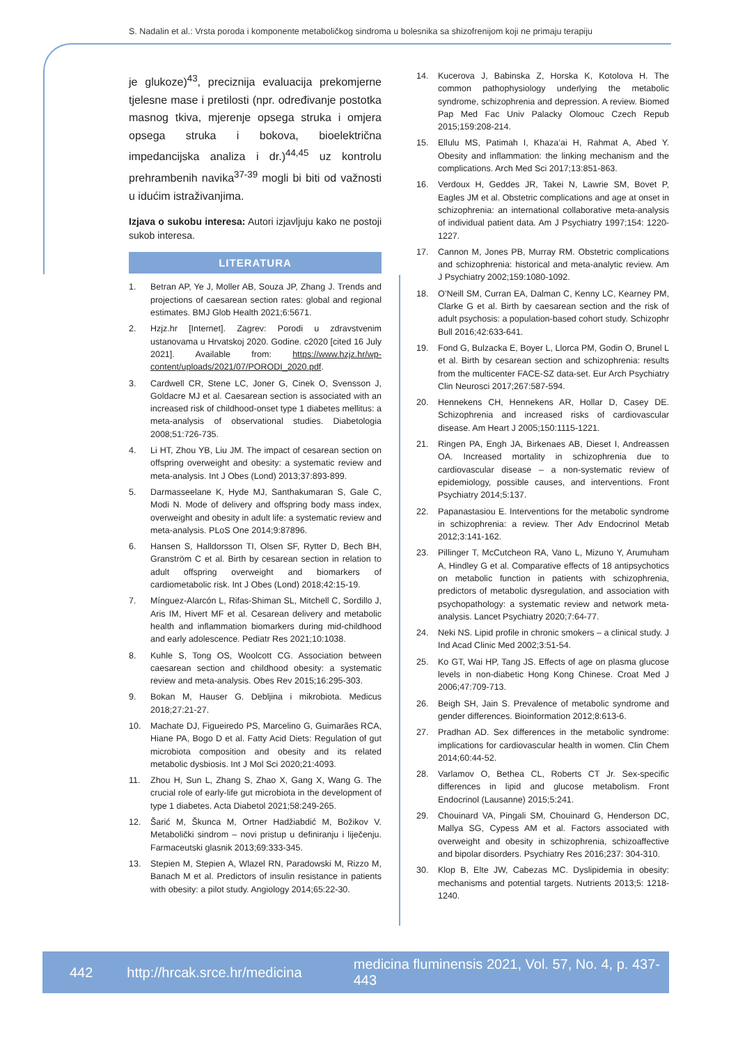S. Nadalin et al.: Vrsta poroda i komponente metaboličkog sindroma u bolesnika sa shizofrenijom koji ne primaju terapiju
je glukoze)<sup>43</sup>, preciznija evaluacija prekomjerne tjelesne mase i pretilosti (npr. određivanje postotka masnog tkiva, mjerenje opsega struka i omjera opsega struka i bokova, bioelektrična impedancijska analiza i dr.)<sup>44,45</sup> uz kontrolu prehrambenih navika<sup>37-39</sup> mogli bi biti od važnosti u idućim istraživanjima.
Izjava o sukobu interesa: Autori izjavljuju kako ne postoji sukob interesa.
LITERATURA
1. Betran AP, Ye J, Moller AB, Souza JP, Zhang J. Trends and projections of caesarean section rates: global and regional estimates. BMJ Glob Health 2021;6:5671.
2. Hzjz.hr [Internet]. Zagrev: Porodi u zdravstvenim ustanovama u Hrvatskoj 2020. Godine. c2020 [cited 16 July 2021]. Available from: https://www.hzjz.hr/wp-content/uploads/2021/07/PORODI_2020.pdf.
3. Cardwell CR, Stene LC, Joner G, Cinek O, Svensson J, Goldacre MJ et al. Caesarean section is associated with an increased risk of childhood-onset type 1 diabetes mellitus: a meta-analysis of observational studies. Diabetologia 2008;51:726-735.
4. Li HT, Zhou YB, Liu JM. The impact of cesarean section on offspring overweight and obesity: a systematic review and meta-analysis. Int J Obes (Lond) 2013;37:893-899.
5. Darmasseelane K, Hyde MJ, Santhakumaran S, Gale C, Modi N. Mode of delivery and offspring body mass index, overweight and obesity in adult life: a systematic review and meta-analysis. PLoS One 2014;9:87896.
6. Hansen S, Halldorsson TI, Olsen SF, Rytter D, Bech BH, Granström C et al. Birth by cesarean section in relation to adult offspring overweight and biomarkers of cardiometabolic risk. Int J Obes (Lond) 2018;42:15-19.
7. Mínguez-Alarcón L, Rifas-Shiman SL, Mitchell C, Sordillo J, Aris IM, Hivert MF et al. Cesarean delivery and metabolic health and inflammation biomarkers during mid-childhood and early adolescence. Pediatr Res 2021;10:1038.
8. Kuhle S, Tong OS, Woolcott CG. Association between caesarean section and childhood obesity: a systematic review and meta-analysis. Obes Rev 2015;16:295-303.
9. Bokan M, Hauser G. Debljina i mikrobiota. Medicus 2018;27:21-27.
10. Machate DJ, Figueiredo PS, Marcelino G, Guimarães RCA, Hiane PA, Bogo D et al. Fatty Acid Diets: Regulation of gut microbiota composition and obesity and its related metabolic dysbiosis. Int J Mol Sci 2020;21:4093.
11. Zhou H, Sun L, Zhang S, Zhao X, Gang X, Wang G. The crucial role of early-life gut microbiota in the development of type 1 diabetes. Acta Diabetol 2021;58:249-265.
12. Šarić M, Škunca M, Ortner Hadžiabdić M, Božikov V. Metabolički sindrom – novi pristup u definiranju i liječenju. Farmaceutski glasnik 2013;69:333-345.
13. Stepien M, Stepien A, Wlazel RN, Paradowski M, Rizzo M, Banach M et al. Predictors of insulin resistance in patients with obesity: a pilot study. Angiology 2014;65:22-30.
14. Kucerova J, Babinska Z, Horska K, Kotolova H. The common pathophysiology underlying the metabolic syndrome, schizophrenia and depression. A review. Biomed Pap Med Fac Univ Palacky Olomouc Czech Repub 2015;159:208-214.
15. Ellulu MS, Patimah I, Khaza’ai H, Rahmat A, Abed Y. Obesity and inflammation: the linking mechanism and the complications. Arch Med Sci 2017;13:851-863.
16. Verdoux H, Geddes JR, Takei N, Lawrie SM, Bovet P, Eagles JM et al. Obstetric complications and age at onset in schizophrenia: an international collaborative meta-analysis of individual patient data. Am J Psychiatry 1997;154: 1220-1227.
17. Cannon M, Jones PB, Murray RM. Obstetric complications and schizophrenia: historical and meta-analytic review. Am J Psychiatry 2002;159:1080-1092.
18. O’Neill SM, Curran EA, Dalman C, Kenny LC, Kearney PM, Clarke G et al. Birth by caesarean section and the risk of adult psychosis: a population-based cohort study. Schizophr Bull 2016;42:633-641.
19. Fond G, Bulzacka E, Boyer L, Llorca PM, Godin O, Brunel L et al. Birth by cesarean section and schizophrenia: results from the multicenter FACE-SZ data-set. Eur Arch Psychiatry Clin Neurosci 2017;267:587-594.
20. Hennekens CH, Hennekens AR, Hollar D, Casey DE. Schizophrenia and increased risks of cardiovascular disease. Am Heart J 2005;150:1115-1221.
21. Ringen PA, Engh JA, Birkenaes AB, Dieset I, Andreassen OA. Increased mortality in schizophrenia due to cardiovascular disease – a non-systematic review of epidemiology, possible causes, and interventions. Front Psychiatry 2014;5:137.
22. Papanastasiou E. Interventions for the metabolic syndrome in schizophrenia: a review. Ther Adv Endocrinol Metab 2012;3:141-162.
23. Pillinger T, McCutcheon RA, Vano L, Mizuno Y, Arumuham A, Hindley G et al. Comparative effects of 18 antipsychotics on metabolic function in patients with schizophrenia, predictors of metabolic dysregulation, and association with psychopathology: a systematic review and network meta-analysis. Lancet Psychiatry 2020;7:64-77.
24. Neki NS. Lipid profile in chronic smokers – a clinical study. J Ind Acad Clinic Med 2002;3:51-54.
25. Ko GT, Wai HP, Tang JS. Effects of age on plasma glucose levels in non-diabetic Hong Kong Chinese. Croat Med J 2006;47:709-713.
26. Beigh SH, Jain S. Prevalence of metabolic syndrome and gender differences. Bioinformation 2012;8:613-6.
27. Pradhan AD. Sex differences in the metabolic syndrome: implications for cardiovascular health in women. Clin Chem 2014;60:44-52.
28. Varlamov O, Bethea CL, Roberts CT Jr. Sex-specific differences in lipid and glucose metabolism. Front Endocrinol (Lausanne) 2015;5:241.
29. Chouinard VA, Pingali SM, Chouinard G, Henderson DC, Mallya SG, Cypess AM et al. Factors associated with overweight and obesity in schizophrenia, schizoaffective and bipolar disorders. Psychiatry Res 2016;237: 304-310.
30. Klop B, Elte JW, Cabezas MC. Dyslipidemia in obesity: mechanisms and potential targets. Nutrients 2013;5: 1218-1240.
442 http://hrcak.srce.hr/medicina medicina fluminensis 2021, Vol. 57, No. 4, p. 437-443